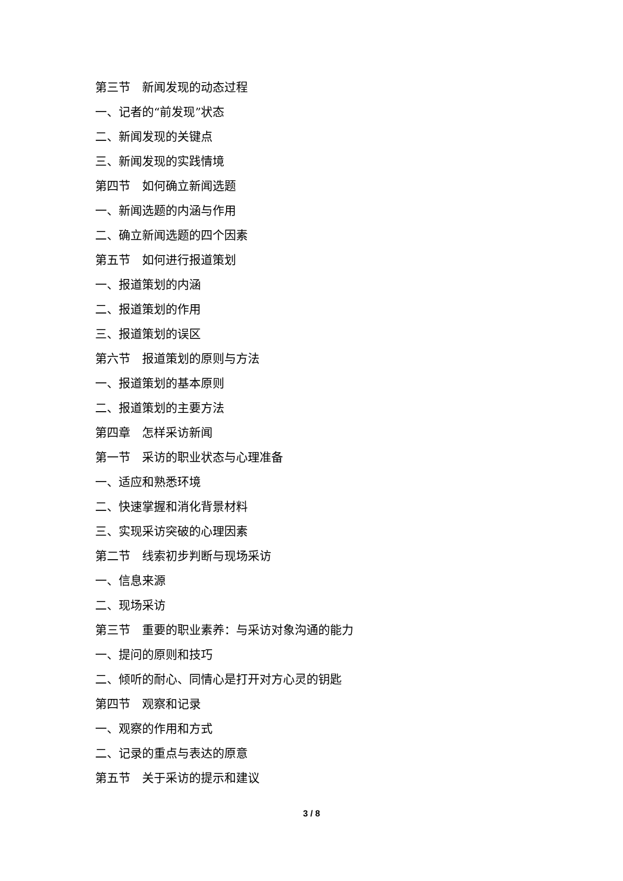第三节　新闻发现的动态过程
一、记者的“前发现”状态
二、新闻发现的关键点
三、新闻发现的实践情境
第四节　如何确立新闻选题
一、新闻选题的内涵与作用
二、确立新闻选题的四个因素
第五节　如何进行报道策划
一、报道策划的内涵
二、报道策划的作用
三、报道策划的误区
第六节　报道策划的原则与方法
一、报道策划的基本原则
二、报道策划的主要方法
第四章　怎样采访新闻
第一节　采访的职业状态与心理准备
一、适应和熟悉环境
二、快速掌握和消化背景材料
三、实现采访突破的心理因素
第二节　线索初步判断与现场采访
一、信息来源
二、现场采访
第三节　重要的职业素养：与采访对象沟通的能力
一、提问的原则和技巧
二、倾听的耐心、同情心是打开对方心灵的钥匙
第四节　观察和记录
一、观察的作用和方式
二、记录的重点与表达的原意
第五节　关于采访的提示和建议
3 / 8